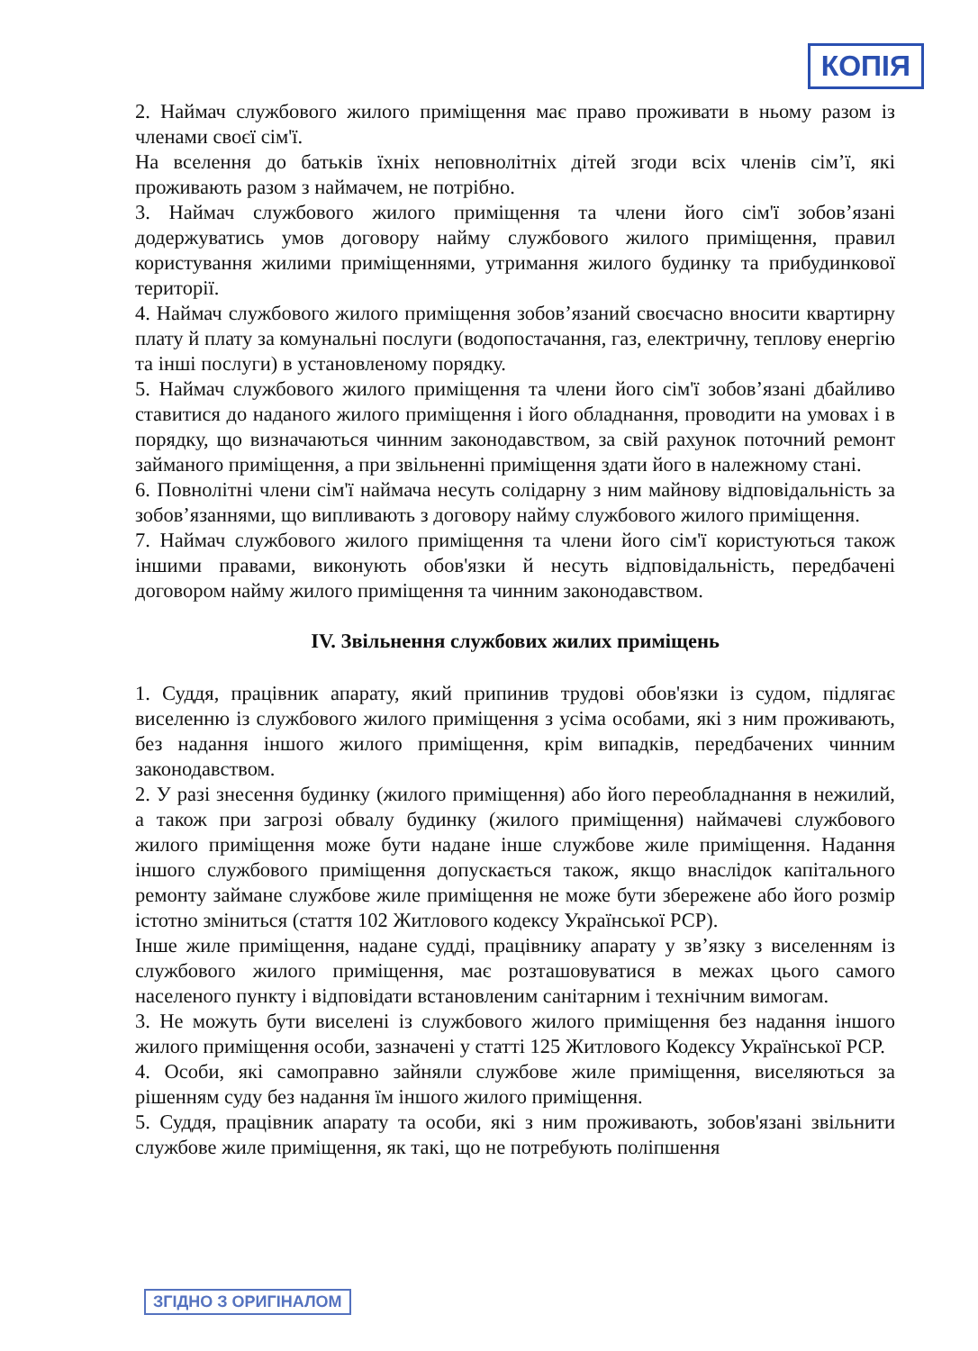КОПІЯ
2. Наймач службового жилого приміщення має право проживати в ньому разом із членами своєї сім'ї.
На вселення до батьків їхніх неповнолітніх дітей згоди всіх членів сім’ї, які проживають разом з наймачем, не потрібно.
3. Наймач службового жилого приміщення та члени його сім'ї зобов’язані додержуватись умов договору найму службового жилого приміщення, правил користування жилими приміщеннями, утримання жилого будинку та прибудинкової території.
4. Наймач службового жилого приміщення зобов’язаний своєчасно вносити квартирну плату й плату за комунальні послуги (водопостачання, газ, електричну, теплову енергію та інші послуги) в установленому порядку.
5. Наймач службового жилого приміщення та члени його сім'ї зобов’язані дбайливо ставитися до наданого жилого приміщення і його обладнання, проводити на умовах і в порядку, що визначаються чинним законодавством, за свій рахунок поточний ремонт займаного приміщення, а при звільненні приміщення здати його в належному стані.
6. Повнолітні члени сім'ї наймача несуть солідарну з ним майнову відповідальність за зобов’язаннями, що випливають з договору найму службового жилого приміщення.
7. Наймач службового жилого приміщення та члени його сім'ї користуються також іншими правами, виконують обов'язки й несуть відповідальність, передбачені договором найму жилого приміщення та чинним законодавством.
IV. Звільнення службових жилих приміщень
1. Суддя, працівник апарату, який припинив трудові обов'язки із судом, підлягає виселенню із службового жилого приміщення з усіма особами, які з ним проживають, без надання іншого жилого приміщення, крім випадків, передбачених чинним законодавством.
2. У разі знесення будинку (жилого приміщення) або його переобладнання в нежилий, а також при загрозі обвалу будинку (жилого приміщення) наймачеві службового жилого приміщення може бути надане інше службове жиле приміщення. Надання іншого службового приміщення допускається також, якщо внаслідок капітального ремонту займане службове жиле приміщення не може бути збережене або його розмір істотно зміниться (стаття 102 Житлового кодексу Української РСР).
Інше жиле приміщення, надане судді, працівнику апарату у зв’язку з виселенням із службового жилого приміщення, має розташовуватися в межах цього самого населеного пункту і відповідати встановленим санітарним і технічним вимогам.
3. Не можуть бути виселені із службового жилого приміщення без надання іншого жилого приміщення особи, зазначені у статті 125 Житлового Кодексу Української РСР.
4. Особи, які самоправно зайняли службове жиле приміщення, виселяються за рішенням суду без надання їм іншого жилого приміщення.
5. Суддя, працівник апарату та особи, які з ним проживають, зобов'язані звільнити службове жиле приміщення, як такі, що не потребують поліпшення
ЗГІДНО З ОРИГІНАЛОМ